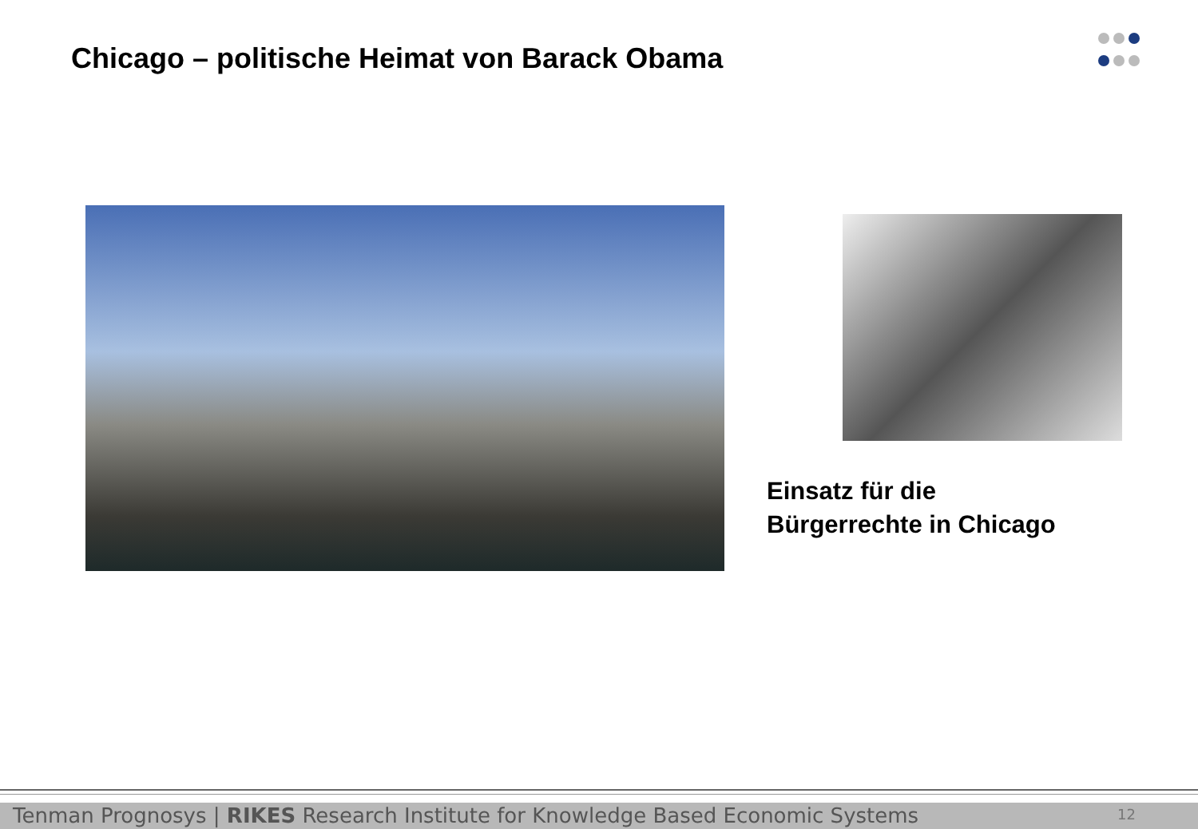Chicago – politische Heimat von Barack Obama
Einsatz für die
Bürgerrechte in Chicago
Tenman Prognosys | RIKES Research Institute for Knowledge Based Economic Systems 12